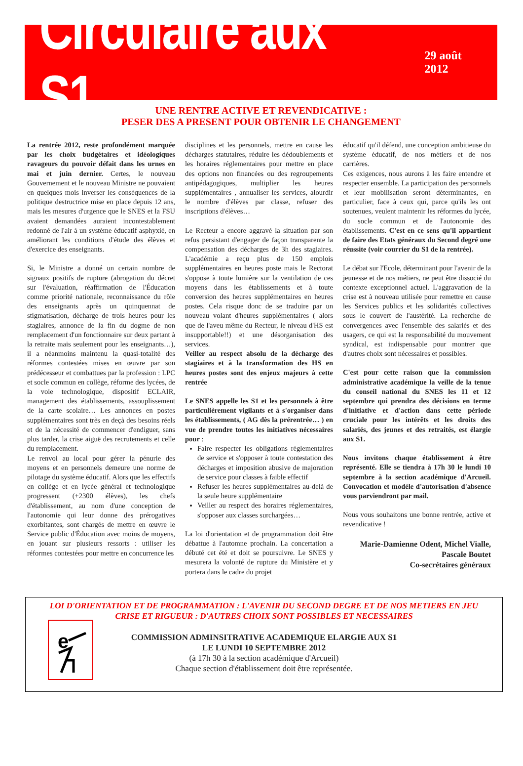Circulaire aux S1
29 août 2012
UNE RENTRE ACTIVE ET REVENDICATIVE :
PESER DES A PRESENT POUR OBTENIR LE CHANGEMENT
La rentrée 2012, reste profondément marquée par les choix budgétaires et idéologiques ravageurs du pouvoir défait dans les urnes en mai et juin dernier. Certes, le nouveau Gouvernement et le nouveau Ministre ne pouvaient en quelques mois inverser les conséquences de la politique destructrice mise en place depuis 12 ans, mais les mesures d'urgence que le SNES et la FSU avaient demandées auraient incontestablement redonné de l'air à un système éducatif asphyxié, en améliorant les conditions d'étude des élèves et d'exercice des enseignants.
Si, le Ministre a donné un certain nombre de signaux positifs de rupture (abrogation du décret sur l'évaluation, réaffirmation de l'Éducation comme priorité nationale, reconnaissance du rôle des enseignants après un quinquennat de stigmatisation, décharge de trois heures pour les stagiaires, annonce de la fin du dogme de non remplacement d'un fonctionnaire sur deux partant à la retraite mais seulement pour les enseignants…), il a néanmoins maintenu la quasi-totalité des réformes contestées mises en œuvre par son prédécesseur et combattues par la profession : LPC et socle commun en collège, réforme des lycées, de la voie technologique, dispositif ECLAIR, management des établissements, assouplissement de la carte scolaire… Les annonces en postes supplémentaires sont très en deçà des besoins réels et de la nécessité de commencer d'endiguer, sans plus tarder, la crise aiguë des recrutements et celle du remplacement.
Le renvoi au local pour gérer la pénurie des moyens et en personnels demeure une norme de pilotage du système éducatif. Alors que les effectifs en collège et en lycée général et technologique progressent (+2300 élèves), les chefs d'établissement, au nom d'une conception de l'autonomie qui leur donne des prérogatives exorbitantes, sont chargés de mettre en œuvre le Service public d'Éducation avec moins de moyens, en jouant sur plusieurs ressorts : utiliser les réformes contestées pour mettre en concurrence les
disciplines et les personnels, mettre en cause les décharges statutaires, réduire les dédoublements et les horaires réglementaires pour mettre en place des options non financées ou des regroupements antipédagogiques, multiplier les heures supplémentaires , annualiser les services, alourdir le nombre d'élèves par classe, refuser des inscriptions d'élèves…
Le Recteur a encore aggravé la situation par son refus persistant d'engager de façon transparente la compensation des décharges de 3h des stagiaires. L'académie a reçu plus de 150 emplois supplémentaires en heures poste mais le Rectorat s'oppose à toute lumière sur la ventilation de ces moyens dans les établissements et à toute conversion des heures supplémentaires en heures postes. Cela risque donc de se traduire par un nouveau volant d'heures supplémentaires ( alors que de l'aveu même du Recteur, le niveau d'HS est insupportable!!) et une désorganisation des services.
Veiller au respect absolu de la décharge des stagiaires et à la transformation des HS en heures postes sont des enjeux majeurs à cette rentrée
Le SNES appelle les S1 et les personnels à être particulièrement vigilants et à s'organiser dans les établissements, ( AG dès la prérentrée… ) en vue de prendre toutes les initiatives nécessaires pour :
Faire respecter les obligations réglementaires de service et s'opposer à toute contestation des décharges et imposition abusive de majoration de service pour classes à faible effectif
Refuser les heures supplémentaires au-delà de la seule heure supplémentaire
Veiller au respect des horaires réglementaires, s'opposer aux classes surchargées…
La loi d'orientation et de programmation doit être débattue à l'automne prochain. La concertation a débuté cet été et doit se poursuivre. Le SNES y mesurera la volonté de rupture du Ministère et y portera dans le cadre du projet
éducatif qu'il défend, une conception ambitieuse du système éducatif, de nos métiers et de nos carrières.
Ces exigences, nous aurons à les faire entendre et respecter ensemble. La participation des personnels et leur mobilisation seront déterminantes, en particulier, face à ceux qui, parce qu'ils les ont soutenues, veulent maintenir les réformes du lycée, du socle commun et de l'autonomie des établissements. C'est en ce sens qu'il appartient de faire des Etats généraux du Second degré une réussite (voir courrier du S1 de la rentrée).
Le débat sur l'Ecole, déterminant pour l'avenir de la jeunesse et de nos métiers, ne peut être dissocié du contexte exceptionnel actuel. L'aggravation de la crise est à nouveau utilisée pour remettre en cause les Services publics et les solidarités collectives sous le couvert de l'austérité. La recherche de convergences avec l'ensemble des salariés et des usagers, ce qui est la responsabilité du mouvement syndical, est indispensable pour montrer que d'autres choix sont nécessaires et possibles.
C'est pour cette raison que la commission administrative académique la veille de la tenue du conseil national du SNES les 11 et 12 septembre qui prendra des décisions en terme d'initiative et d'action dans cette période cruciale pour les intérêts et les droits des salariés, des jeunes et des retraités, est élargie aux S1.
Nous invitons chaque établissement à être représenté. Elle se tiendra à 17h 30 le lundi 10 septembre à la section académique d'Arcueil. Convocation et modèle d'autorisation d'absence vous parviendront par mail.
Nous vous souhaitons une bonne rentrée, active et revendicative !
Marie-Damienne Odent, Michel Vialle,
Pascale Boutet
Co-secrétaires généraux
LOI D'ORIENTATION ET DE PROGRAMMATION : L'AVENIR DU SECOND DEGRE ET DE NOS METIERS EN JEU
CRISE ET RIGUEUR : D'AUTRES CHOIX SONT POSSIBLES ET NECESSAIRES
e
COMMISSION ADMINSITRATIVE ACADEMIQUE ELARGIE AUX S1
LE LUNDI 10 SEPTEMBRE 2012
(à 17h 30 à la section académique d'Arcueil)
Chaque section d'établissement doit être représentée.